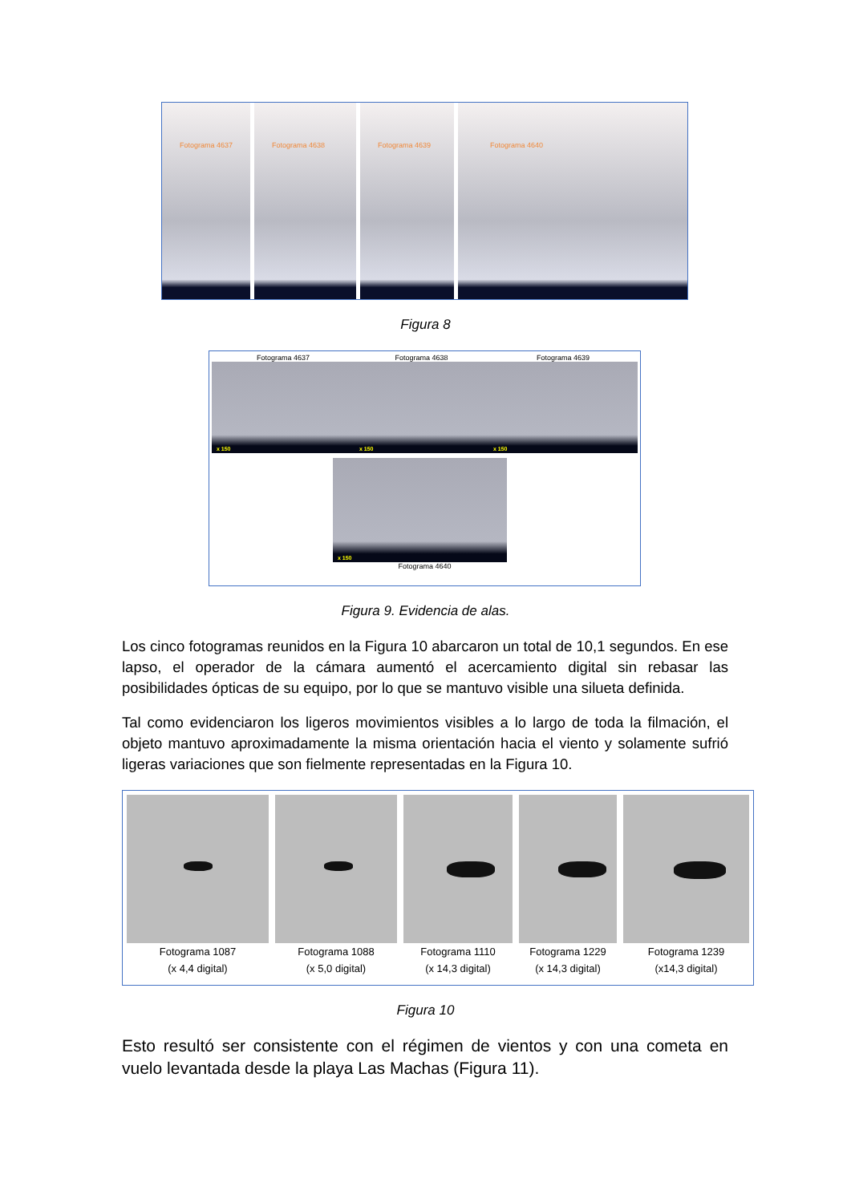Fotograma 4637
Fotograma 4638
Fotograma 4639
Fotograma 4640
Figura 8
Fotograma 4637
x 150
Fotograma 4638
x 150
Fotograma 4639
x 150
x 150
Fotograma 4640
Figura 9. Evidencia de alas.
Los cinco fotogramas reunidos en la Figura 10 abarcaron un total de 10,1 segundos. En ese lapso, el operador de la cámara aumentó el acercamiento digital sin rebasar las posibilidades ópticas de su equipo, por lo que se mantuvo visible una silueta definida.
Tal como evidenciaron los ligeros movimientos visibles a lo largo de toda la filmación, el objeto mantuvo aproximadamente la misma orientación hacia el viento y solamente sufrió ligeras variaciones que son fielmente representadas en la Figura 10.
Fotograma 1087
(x 4,4 digital)
Fotograma 1088
(x 5,0 digital)
Fotograma 1110
(x 14,3 digital)
Fotograma 1229
(x 14,3 digital)
Fotograma 1239
(x14,3 digital)
Figura 10
Esto resultó ser consistente con el régimen de vientos y con una cometa en vuelo levantada desde la playa Las Machas (Figura 11).